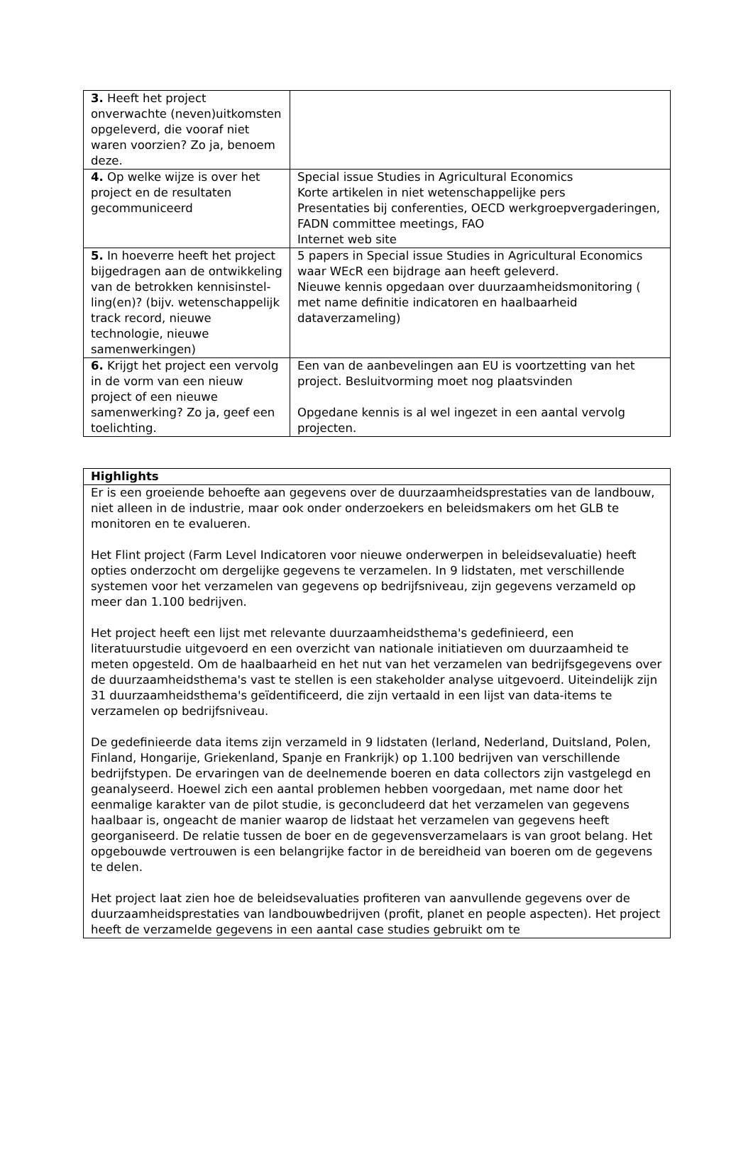| 3. Heeft het project onverwachte (neven)uitkomsten opgeleverd, die vooraf niet waren voorzien? Zo ja, benoem deze. | |
| 4. Op welke wijze is over het project en de resultaten gecommuniceerd | Special issue Studies in Agricultural Economics Korte artikelen in niet wetenschappelijke pers Presentaties bij conferenties, OECD werkgroepvergaderingen, FADN committee meetings, FAO Internet web site |
| 5. In hoeverre heeft het project bijgedragen aan de ontwikkeling van de betrokken kennisinstel-ling(en)? (bijv. wetenschappelijk track record, nieuwe technologie, nieuwe samenwerkingen) | 5 papers in Special issue Studies in Agricultural Economics waar WEcR een bijdrage aan heeft geleverd. Nieuwe kennis opgedaan over duurzaamheidsmonitoring ( met name definitie indicatoren en haalbaarheid dataverzameling) |
| 6. Krijgt het project een vervolg in de vorm van een nieuw project of een nieuwe samenwerking? Zo ja, geef een toelichting. | Een van de aanbevelingen aan EU is voortzetting van het project. Besluitvorming moet nog plaatsvinden Opgedane kennis is al wel ingezet in een aantal vervolg projecten. |
| Highlights |
| Er is een groeiende behoefte aan gegevens over de duurzaamheidsprestaties van de landbouw, niet alleen in de industrie, maar ook onder onderzoekers en beleidsmakers om het GLB te monitoren en te evalueren. Het Flint project (Farm Level Indicatoren voor nieuwe onderwerpen in beleidsevaluatie) heeft opties onderzocht om dergelijke gegevens te verzamelen. In 9 lidstaten, met verschillende systemen voor het verzamelen van gegevens op bedrijfsniveau, zijn gegevens verzameld op meer dan 1.100 bedrijven. Het project heeft een lijst met relevante duurzaamheidsthema's gedefinieerd, een literatuurstudie uitgevoerd en een overzicht van nationale initiatieven om duurzaamheid te meten opgesteld. Om de haalbaarheid en het nut van het verzamelen van bedrijfsgegevens over de duurzaamheidsthema's vast te stellen is een stakeholder analyse uitgevoerd. Uiteindelijk zijn 31 duurzaamheidsthema's geïdentificeerd, die zijn vertaald in een lijst van data-items te verzamelen op bedrijfsniveau. De gedefinieerde data items zijn verzameld in 9 lidstaten (Ierland, Nederland, Duitsland, Polen, Finland, Hongarije, Griekenland, Spanje en Frankrijk) op 1.100 bedrijven van verschillende bedrijfstypen. De ervaringen van de deelnemende boeren en data collectors zijn vastgelegd en geanalyseerd. Hoewel zich een aantal problemen hebben voorgedaan, met name door het eenmalige karakter van de pilot studie, is geconcludeerd dat het verzamelen van gegevens haalbaar is, ongeacht de manier waarop de lidstaat het verzamelen van gegevens heeft georganiseerd. De relatie tussen de boer en de gegevensverzamelaars is van groot belang. Het opgebouwde vertrouwen is een belangrijke factor in de bereidheid van boeren om de gegevens te delen. Het project laat zien hoe de beleidsevaluaties profiteren van aanvullende gegevens over de duurzaamheidsprestaties van landbouwbedrijven (profit, planet en people aspecten). Het project heeft de verzamelde gegevens in een aantal case studies gebruikt om te |